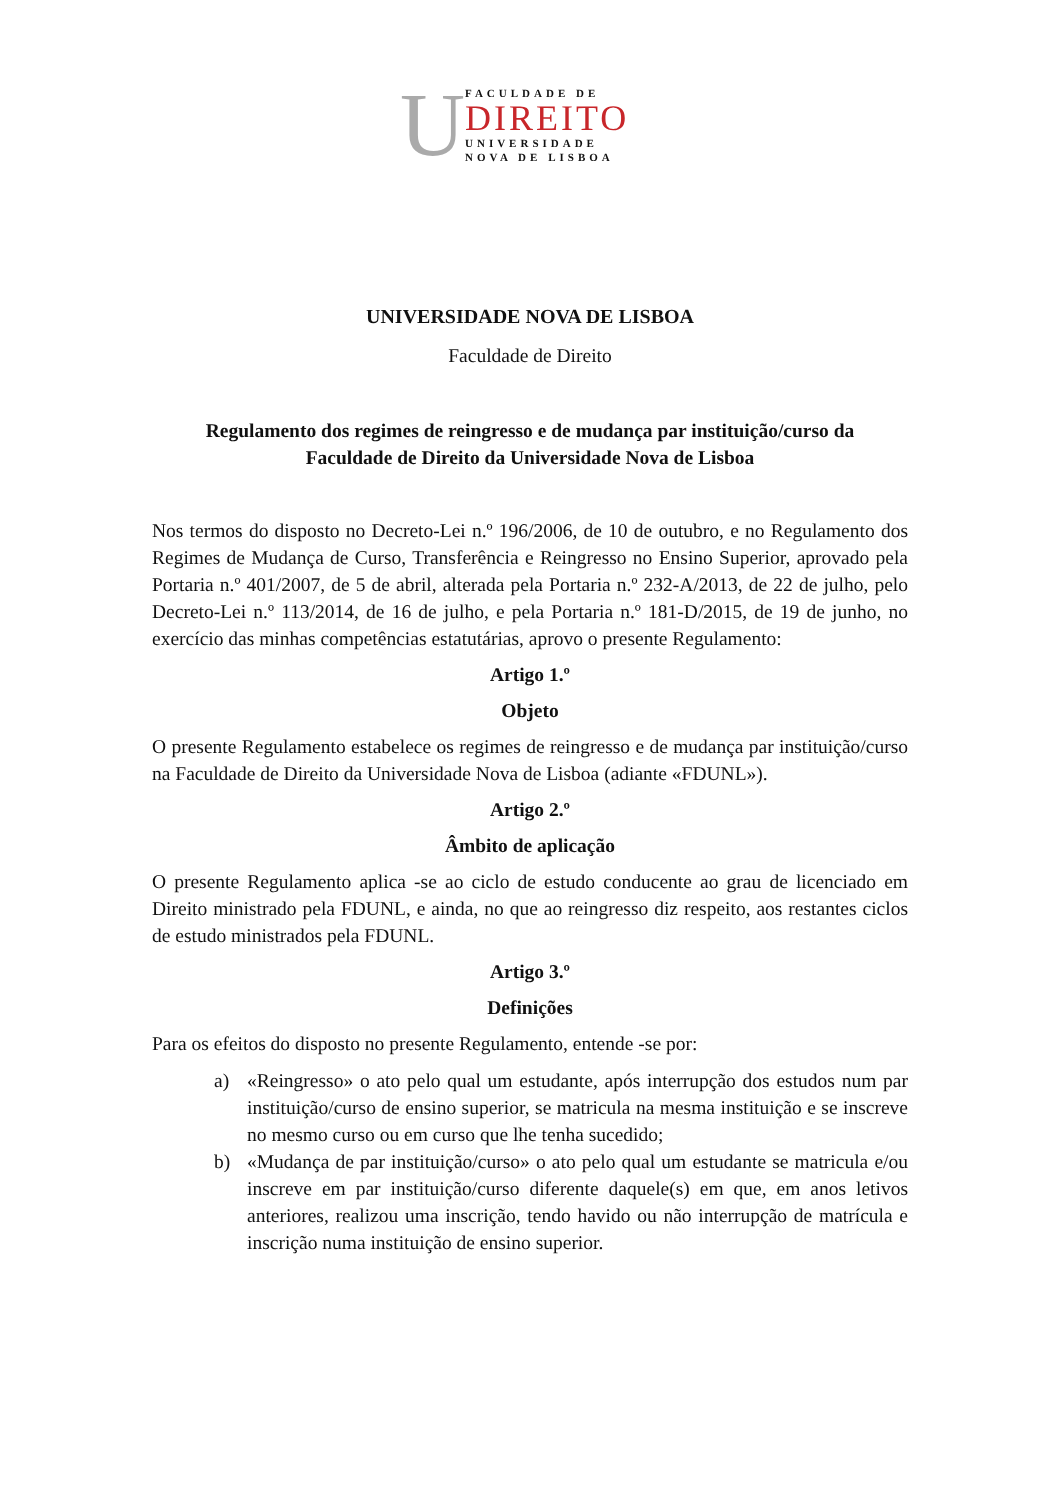U
FACULDADE DE
DIREITO
UNIVERSIDADE
NOVA DE LISBOA
UNIVERSIDADE NOVA DE LISBOA
Faculdade de Direito
Regulamento dos regimes de reingresso e de mudança par instituição/curso da
Faculdade de Direito da Universidade Nova de Lisboa
Nos termos do disposto no Decreto-Lei n.º 196/2006, de 10 de outubro, e no Regulamento dos Regimes de Mudança de Curso, Transferência e Reingresso no Ensino Superior, aprovado pela Portaria n.º 401/2007, de 5 de abril, alterada pela Portaria n.º 232-A/2013, de 22 de julho, pelo Decreto-Lei n.º 113/2014, de 16 de julho, e pela Portaria n.º 181-D/2015, de 19 de junho, no exercício das minhas competências estatutárias, aprovo o presente Regulamento:
Artigo 1.º
Objeto
O presente Regulamento estabelece os regimes de reingresso e de mudança par instituição/curso na Faculdade de Direito da Universidade Nova de Lisboa (adiante «FDUNL»).
Artigo 2.º
Âmbito de aplicação
O presente Regulamento aplica -se ao ciclo de estudo conducente ao grau de licenciado em Direito ministrado pela FDUNL, e ainda, no que ao reingresso diz respeito, aos restantes ciclos de estudo ministrados pela FDUNL.
Artigo 3.º
Definições
Para os efeitos do disposto no presente Regulamento, entende -se por:
a) «Reingresso» o ato pelo qual um estudante, após interrupção dos estudos num par instituição/curso de ensino superior, se matricula na mesma instituição e se inscreve no mesmo curso ou em curso que lhe tenha sucedido;
b) «Mudança de par instituição/curso» o ato pelo qual um estudante se matricula e/ou inscreve em par instituição/curso diferente daquele(s) em que, em anos letivos anteriores, realizou uma inscrição, tendo havido ou não interrupção de matrícula e inscrição numa instituição de ensino superior.